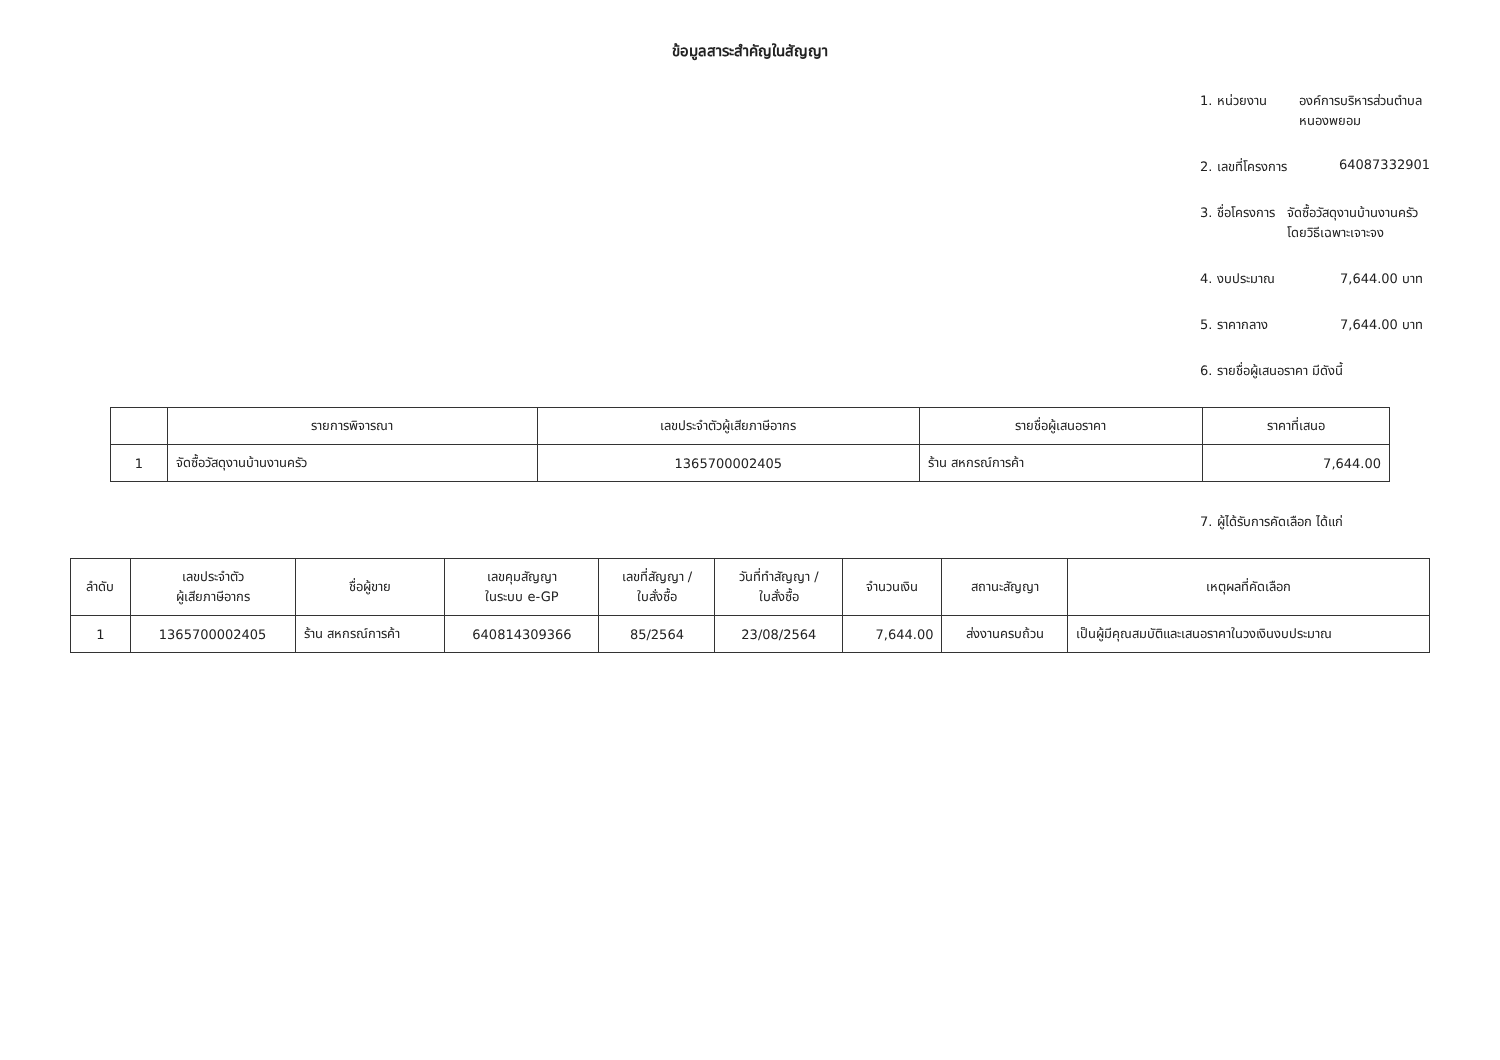ข้อมูลสาระสำคัญในสัญญา
1. หน่วยงาน องค์การบริหารส่วนตำบลหนองพยอม
2. เลขที่โครงการ 64087332901
3. ชื่อโครงการ จัดซื้อวัสดุงานบ้านงานครัว โดยวิธีเฉพาะเจาะจง
4. งบประมาณ 7,644.00 บาท
5. ราคากลาง 7,644.00 บาท
6. รายชื่อผู้เสนอราคา มีดังนี้
| | รายการพิจารณา | เลขประจำตัวผู้เสียภาษีอากร | รายชื่อผู้เสนอราคา | ราคาที่เสนอ |
| --- | --- | --- | --- | --- |
| 1 | จัดซื้อวัสดุงานบ้านงานครัว | 1365700002405 | ร้าน สหกรณ์การค้า | 7,644.00 |
7. ผู้ได้รับการคัดเลือก ได้แก่
| ลำดับ | เลขประจำตัว ผู้เสียภาษีอากร | ชื่อผู้ขาย | เลขคุมสัญญา ในระบบ e-GP | เลขที่สัญญา / ใบสั่งซื้อ | วันที่ทำสัญญา / ใบสั่งซื้อ | จำนวนเงิน | สถานะสัญญา | เหตุผลที่คัดเลือก |
| --- | --- | --- | --- | --- | --- | --- | --- | --- |
| 1 | 1365700002405 | ร้าน สหกรณ์การค้า | 640814309366 | 85/2564 | 23/08/2564 | 7,644.00 | ส่งงานครบถ้วน | เป็นผู้มีคุณสมบัติและเสนอราคาในวงเงินงบประมาณ |